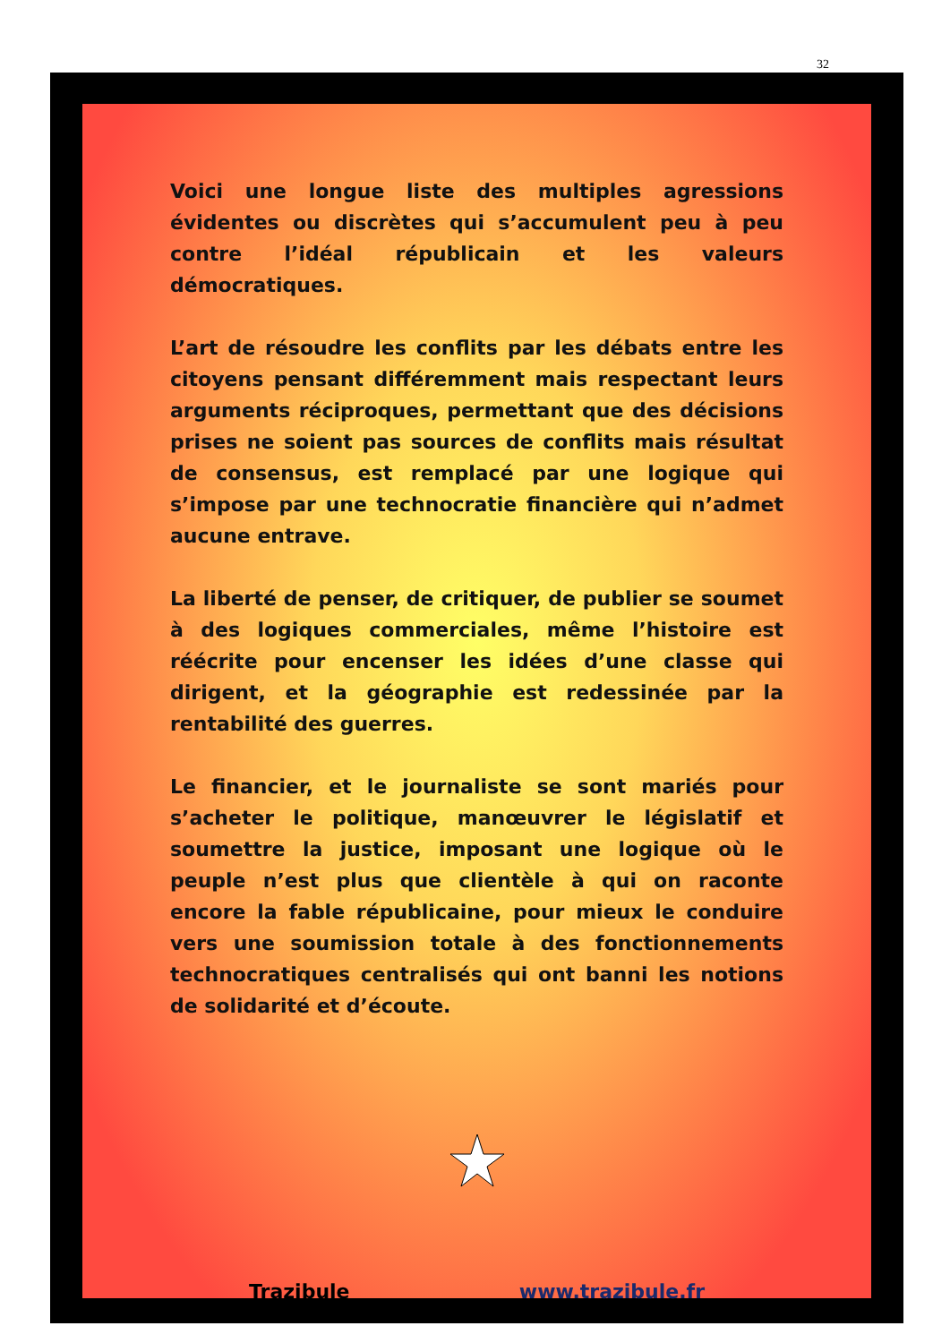32
Voici une longue liste des multiples agressions évidentes ou discrètes qui s’accumulent peu à peu contre l’idéal républicain et les valeurs démocratiques.
L’art de résoudre les conflits par les débats entre les citoyens pensant différemment mais respectant leurs arguments réciproques, permettant que des décisions prises ne soient pas sources de conflits mais résultat de consensus, est remplacé par une logique qui s’impose par une technocratie financière qui n’admet aucune entrave.
La liberté de penser, de critiquer, de publier se soumet à des logiques commerciales, même l’histoire est réécrite pour encenser les idées d’une classe qui dirigent, et la géographie est redessinée par la rentabilité des guerres.
Le financier, et le journaliste se sont mariés pour s’acheter le politique, manœuvrer le législatif et soumettre la justice, imposant une logique où le peuple n’est plus que clientèle à qui on raconte encore la fable républicaine, pour mieux le conduire vers une soumission totale à des fonctionnements technocratiques centralisés qui ont banni les notions de solidarité et d’écoute.
Trazibule www.trazibule.fr